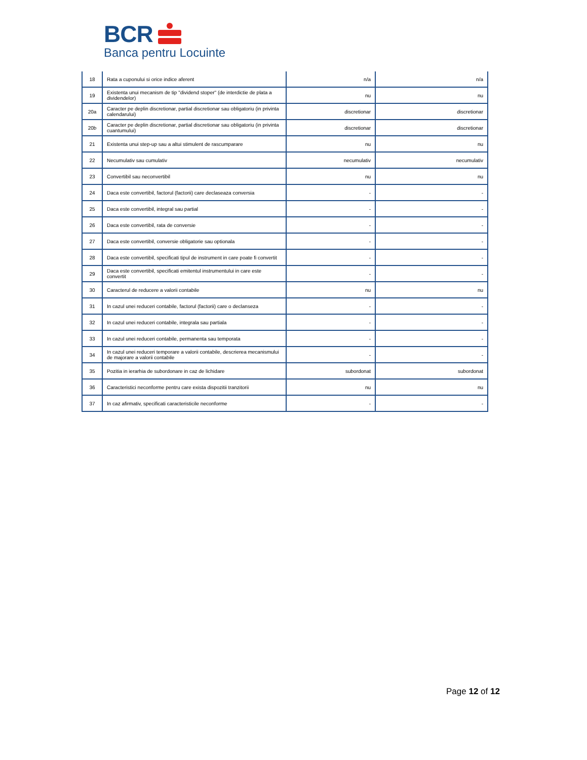BCR
Banca pentru Locuinte
| 18 | Rata a cuponului si orice indice aferent | n/a | n/a |
| 19 | Existenta unui mecanism de tip "dividend stoper" (de interdictie de plata a dividendelor) | nu | nu |
| 20a | Caracter pe deplin discretionar, partial discretionar sau obligatoriu (in privinta calendarului) | discretionar | discretionar |
| 20b | Caracter pe deplin discretionar, partial discretionar sau obligatoriu (in privinta cuantumului) | discretionar | discretionar |
| 21 | Existenta unui step-up sau a altui stimulent de rascumparare | nu | nu |
| 22 | Necumulativ sau cumulativ | necumulativ | necumulativ |
| 23 | Convertibil sau neconvertibil | nu | nu |
| 24 | Daca este convertibil, factorul (factorii) care declaseaza conversia | - | - |
| 25 | Daca este convertibil, integral sau partial | - | - |
| 26 | Daca este convertibil, rata de conversie | - | - |
| 27 | Daca este convertibil, conversie obligatorie sau optionala | - | - |
| 28 | Daca este convertibil, specificati tipul de instrument in care poate fi convertit | - | - |
| 29 | Daca este convertibil, specificati emitentul instrumentului in care este convertit | - | - |
| 30 | Caracterul de reducere a valorii contabile | nu | nu |
| 31 | In cazul unei reduceri contabile, factorul (factorii) care o declanseza | - | - |
| 32 | In cazul unei reduceri contabile, integrala sau partiala | - | - |
| 33 | In cazul unei reduceri contabile, permanenta sau temporata | - | - |
| 34 | In cazul unei reduceri temporare a valorii contabile, descrierea mecanismului de majorare a valorii contabile | - | - |
| 35 | Pozitia in ierarhia de subordonare in caz de lichidare | subordonat | subordonat |
| 36 | Caracteristici neconforme pentru care exista dispozitii tranzitorii | nu | nu |
| 37 | In caz afirmativ, specificati caracteristicile neconforme | - | - |
Page 12 of 12